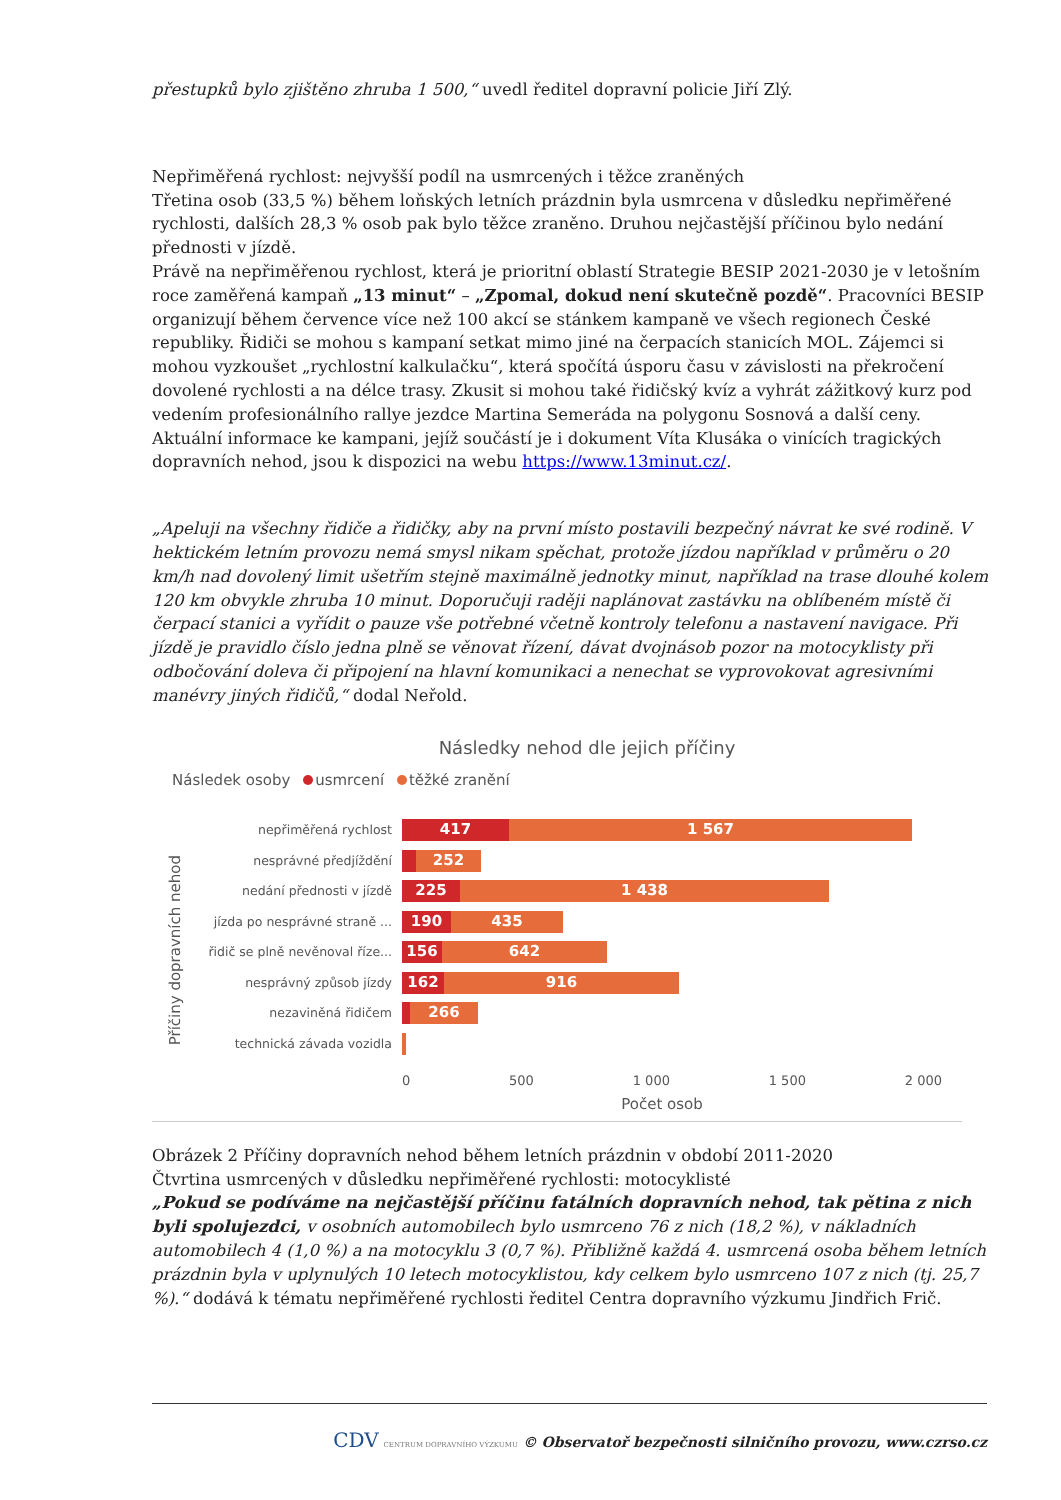přestupků bylo zjištěno zhruba 1 500,“ uvedl ředitel dopravní policie Jiří Zlý.
Nepřiměřená rychlost: nejvyšší podíl na usmrcených i těžce zraněných
Třetina osob (33,5 %) během loňských letních prázdnin byla usmrcena v důsledku nepřiměřené rychlosti, dalších 28,3 % osob pak bylo těžce zraněno. Druhou nejčastější příčinou bylo nedání přednosti v jízdě.
Právě na nepřiměřenou rychlost, která je prioritní oblastí Strategie BESIP 2021-2030 je v letošním roce zaměřená kampaň „13 minut“ – „Zpomal, dokud není skutečně pozdě“. Pracovníci BESIP organizují během července více než 100 akcí se stánkem kampaně ve všech regionech České republiky. Řidiči se mohou s kampaní setkat mimo jiné na čerpacích stanicích MOL. Zájemci si mohou vyzkoušet „rychlostní kalkulačku“, která spočítá úsporu času v závislosti na překročení dovolené rychlosti a na délce trasy. Zkusit si mohou také řidičský kvíz a vyhrát zážitkový kurz pod vedením profesionálního rallye jezdce Martina Semeráda na polygonu Sosnová a další ceny. Aktuální informace ke kampani, jejíž součástí je i dokument Víta Klusáka o vinících tragických dopravních nehod, jsou k dispozici na webu https://www.13minut.cz/.
„Apeluji na všechny řidiče a řidičky, aby na první místo postavili bezpečný návrat ke své rodině. V hektickém letním provozu nemá smysl nikam spěchat, protože jízdou například v průměru o 20 km/h nad dovolený limit ušetřím stejně maximálně jednotky minut, například na trase dlouhé kolem 120 km obvykle zhruba 10 minut. Doporučuji raději naplánovat zastávku na oblíbeném místě či čerpací stanici a vyřídit o pauze vše potřebné včetně kontroly telefonu a nastavení navigace. Při jízdě je pravidlo číslo jedna plně se věnovat řízení, dávat dvojnásob pozor na motocyklisty při odbočování doleva či připojení na hlavní komunikaci a nenechat se vyprovokovat agresivními manévry jiných řidičů,“ dodal Neřold.
Následky nehod dle jejich příčiny
Následek osoby usmrcení těžké zranění
Příčiny dopravních nehod
nepřiměřená rychlost
417 1 567
nesprávné předjíždění
252
nedání přednosti v jízdě
225 1 438
jízda po nesprávné straně ...
190 435
řidič se plně nevěnoval říze...
156 642
nesprávný způsob jízdy
162 916
nezaviněná řidičem
266
technická závada vozidla
0 500 1 000 1 500 2 000
Počet osob
Obrázek 2 Příčiny dopravních nehod během letních prázdnin v období 2011-2020
Čtvrtina usmrcených v důsledku nepřiměřené rychlosti: motocyklisté
„Pokud se podíváme na nejčastější příčinu fatálních dopravních nehod, tak pětina z nich byli spolujezdci, v osobních automobilech bylo usmrceno 76 z nich (18,2 %), v nákladních automobilech 4 (1,0 %) a na motocyklu 3 (0,7 %). Přibližně každá 4. usmrcená osoba během letních prázdnin byla v uplynulých 10 letech motocyklistou, kdy celkem bylo usmrceno 107 z nich (tj. 25,7 %).“ dodává k tématu nepřiměřené rychlosti ředitel Centra dopravního výzkumu Jindřich Frič.
CDV CENTRUM DOPRAVNÍHO VÝZKUMU © Observatoř bezpečnosti silničního provozu, www.czrso.cz